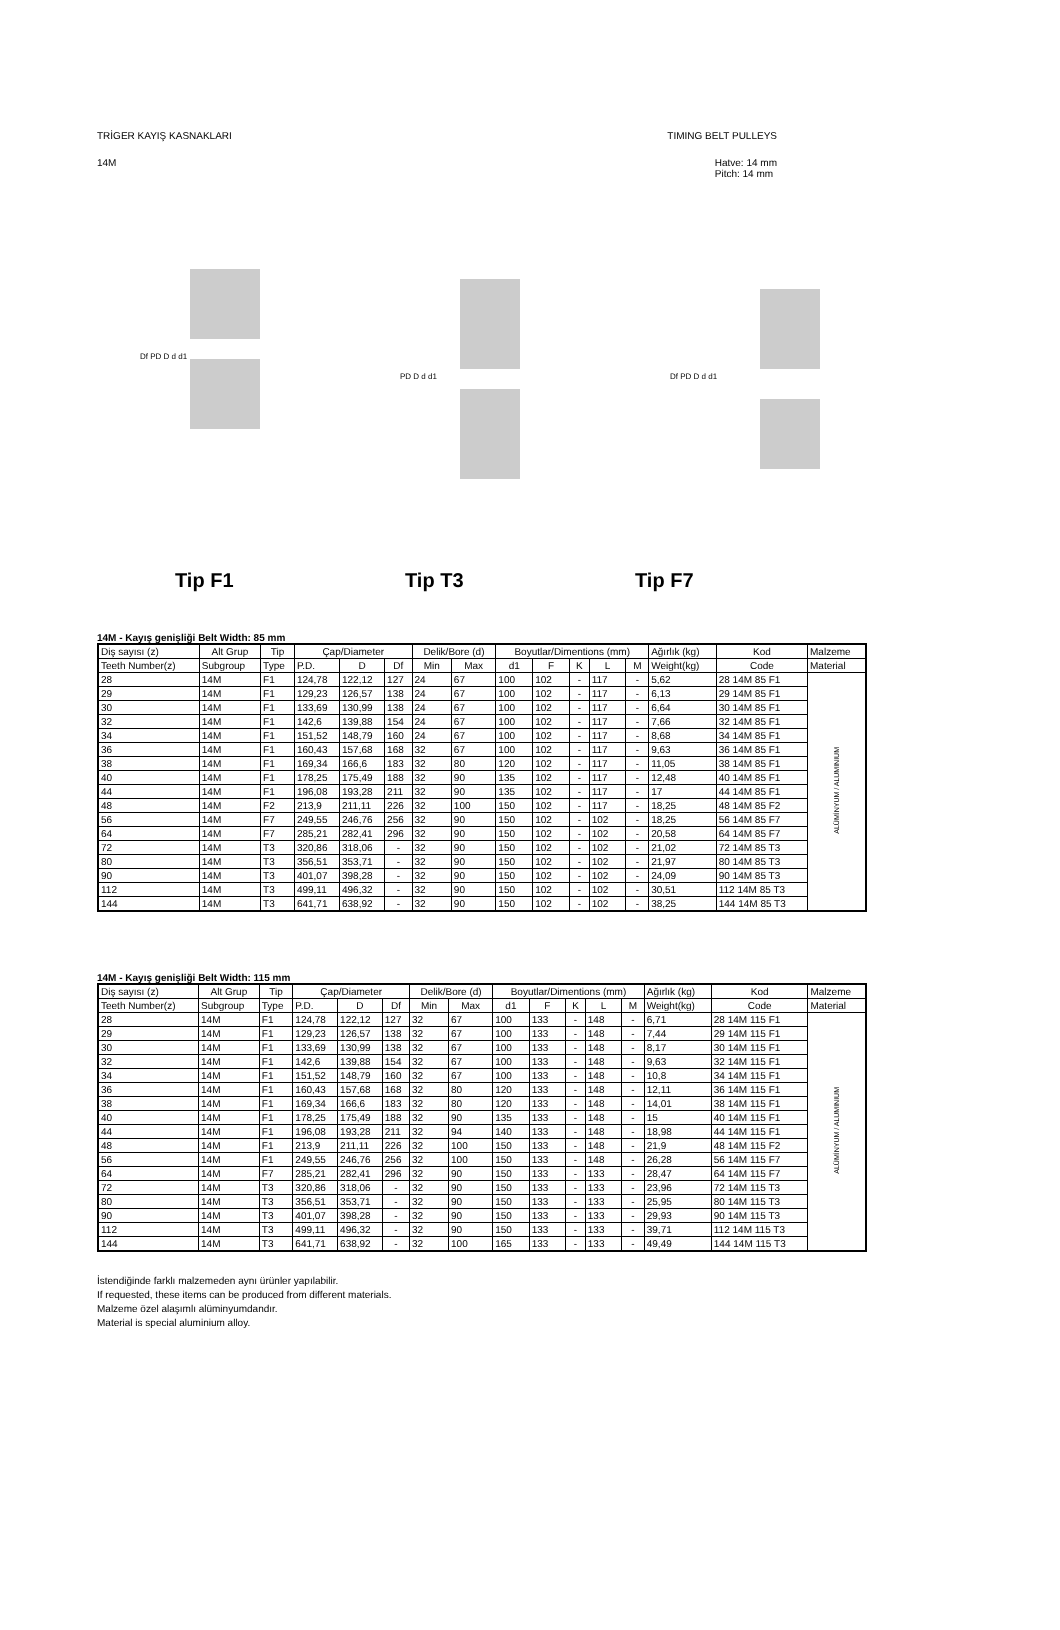TRİGER KAYIŞ KASNAKLARI TIMING BELT PULLEYS
14M Hatve: 14 mm
Pitch: 14 mm
Df PD D d d1
PD D d d1
Df PD D d d1
Tip F1 Tip T3 Tip F7
14M - Kayış genişliği Belt Width: 85 mm
| Diş sayısı (z) | Alt Grup | Tip | Çap/Diameter | | | Delik/Bore (d) | | Boyutlar/Dimentions (mm) | | | | | Ağırlık (kg) | Kod | Malzeme |
| --- | --- | --- | --- | --- | --- | --- | --- | --- | --- | --- | --- | --- | --- | --- | --- |
| Teeth Number(z) | Subgroup | Type | P.D. | D | Df | Min | Max | d1 | F | K | L | M | Weight(kg) | Code | Material |
| 28 | 14M | F1 | 124,78 | 122,12 | 127 | 24 | 67 | 100 | 102 | - | 117 | - | 5,62 | 28 14M 85 F1 | ALÜMİNYUM / ALUMINIUM |
| 29 | 14M | F1 | 129,23 | 126,57 | 138 | 24 | 67 | 100 | 102 | - | 117 | - | 6,13 | 29 14M 85 F1 | |
| 30 | 14M | F1 | 133,69 | 130,99 | 138 | 24 | 67 | 100 | 102 | - | 117 | - | 6,64 | 30 14M 85 F1 | |
| 32 | 14M | F1 | 142,6 | 139,88 | 154 | 24 | 67 | 100 | 102 | - | 117 | - | 7,66 | 32 14M 85 F1 | |
| 34 | 14M | F1 | 151,52 | 148,79 | 160 | 24 | 67 | 100 | 102 | - | 117 | - | 8,68 | 34 14M 85 F1 | |
| 36 | 14M | F1 | 160,43 | 157,68 | 168 | 32 | 67 | 100 | 102 | - | 117 | - | 9,63 | 36 14M 85 F1 | |
| 38 | 14M | F1 | 169,34 | 166,6 | 183 | 32 | 80 | 120 | 102 | - | 117 | - | 11,05 | 38 14M 85 F1 | |
| 40 | 14M | F1 | 178,25 | 175,49 | 188 | 32 | 90 | 135 | 102 | - | 117 | - | 12,48 | 40 14M 85 F1 | |
| 44 | 14M | F1 | 196,08 | 193,28 | 211 | 32 | 90 | 135 | 102 | - | 117 | - | 17 | 44 14M 85 F1 | |
| 48 | 14M | F2 | 213,9 | 211,11 | 226 | 32 | 100 | 150 | 102 | - | 117 | - | 18,25 | 48 14M 85 F2 | |
| 56 | 14M | F7 | 249,55 | 246,76 | 256 | 32 | 90 | 150 | 102 | - | 102 | - | 18,25 | 56 14M 85 F7 | |
| 64 | 14M | F7 | 285,21 | 282,41 | 296 | 32 | 90 | 150 | 102 | - | 102 | - | 20,58 | 64 14M 85 F7 | |
| 72 | 14M | T3 | 320,86 | 318,06 | - | 32 | 90 | 150 | 102 | - | 102 | - | 21,02 | 72 14M 85 T3 | |
| 80 | 14M | T3 | 356,51 | 353,71 | - | 32 | 90 | 150 | 102 | - | 102 | - | 21,97 | 80 14M 85 T3 | |
| 90 | 14M | T3 | 401,07 | 398,28 | - | 32 | 90 | 150 | 102 | - | 102 | - | 24,09 | 90 14M 85 T3 | |
| 112 | 14M | T3 | 499,11 | 496,32 | - | 32 | 90 | 150 | 102 | - | 102 | - | 30,51 | 112 14M 85 T3 | |
| 144 | 14M | T3 | 641,71 | 638,92 | - | 32 | 90 | 150 | 102 | - | 102 | - | 38,25 | 144 14M 85 T3 | |
14M - Kayış genişliği Belt Width: 115 mm
| Diş sayısı (z) | Alt Grup | Tip | Çap/Diameter | | | Delik/Bore (d) | | Boyutlar/Dimentions (mm) | | | | | Ağırlık (kg) | Kod | Malzeme |
| --- | --- | --- | --- | --- | --- | --- | --- | --- | --- | --- | --- | --- | --- | --- | --- |
| Teeth Number(z) | Subgroup | Type | P.D. | D | Df | Min | Max | d1 | F | K | L | M | Weight(kg) | Code | Material |
| 28 | 14M | F1 | 124,78 | 122,12 | 127 | 32 | 67 | 100 | 133 | - | 148 | - | 6,71 | 28 14M 115 F1 | ALÜMİNYUM / ALUMINIUM |
| 29 | 14M | F1 | 129,23 | 126,57 | 138 | 32 | 67 | 100 | 133 | - | 148 | - | 7,44 | 29 14M 115 F1 | |
| 30 | 14M | F1 | 133,69 | 130,99 | 138 | 32 | 67 | 100 | 133 | - | 148 | - | 8,17 | 30 14M 115 F1 | |
| 32 | 14M | F1 | 142,6 | 139,88 | 154 | 32 | 67 | 100 | 133 | - | 148 | - | 9,63 | 32 14M 115 F1 | |
| 34 | 14M | F1 | 151,52 | 148,79 | 160 | 32 | 67 | 100 | 133 | - | 148 | - | 10,8 | 34 14M 115 F1 | |
| 36 | 14M | F1 | 160,43 | 157,68 | 168 | 32 | 80 | 120 | 133 | - | 148 | - | 12,11 | 36 14M 115 F1 | |
| 38 | 14M | F1 | 169,34 | 166,6 | 183 | 32 | 80 | 120 | 133 | - | 148 | - | 14,01 | 38 14M 115 F1 | |
| 40 | 14M | F1 | 178,25 | 175,49 | 188 | 32 | 90 | 135 | 133 | - | 148 | - | 15 | 40 14M 115 F1 | |
| 44 | 14M | F1 | 196,08 | 193,28 | 211 | 32 | 94 | 140 | 133 | - | 148 | - | 18,98 | 44 14M 115 F1 | |
| 48 | 14M | F1 | 213,9 | 211,11 | 226 | 32 | 100 | 150 | 133 | - | 148 | - | 21,9 | 48 14M 115 F2 | |
| 56 | 14M | F1 | 249,55 | 246,76 | 256 | 32 | 100 | 150 | 133 | - | 148 | - | 26,28 | 56 14M 115 F7 | |
| 64 | 14M | F7 | 285,21 | 282,41 | 296 | 32 | 90 | 150 | 133 | - | 133 | - | 28,47 | 64 14M 115 F7 | |
| 72 | 14M | T3 | 320,86 | 318,06 | - | 32 | 90 | 150 | 133 | - | 133 | - | 23,96 | 72 14M 115 T3 | |
| 80 | 14M | T3 | 356,51 | 353,71 | - | 32 | 90 | 150 | 133 | - | 133 | - | 25,95 | 80 14M 115 T3 | |
| 90 | 14M | T3 | 401,07 | 398,28 | - | 32 | 90 | 150 | 133 | - | 133 | - | 29,93 | 90 14M 115 T3 | |
| 112 | 14M | T3 | 499,11 | 496,32 | - | 32 | 90 | 150 | 133 | - | 133 | - | 39,71 | 112 14M 115 T3 | |
| 144 | 14M | T3 | 641,71 | 638,92 | - | 32 | 100 | 165 | 133 | - | 133 | - | 49,49 | 144 14M 115 T3 | |
İstendiğinde farklı malzemeden aynı ürünler yapılabilir.
If requested, these items can be produced from different materials.
Malzeme özel alaşımlı alüminyumdandır.
Material is special aluminium alloy.